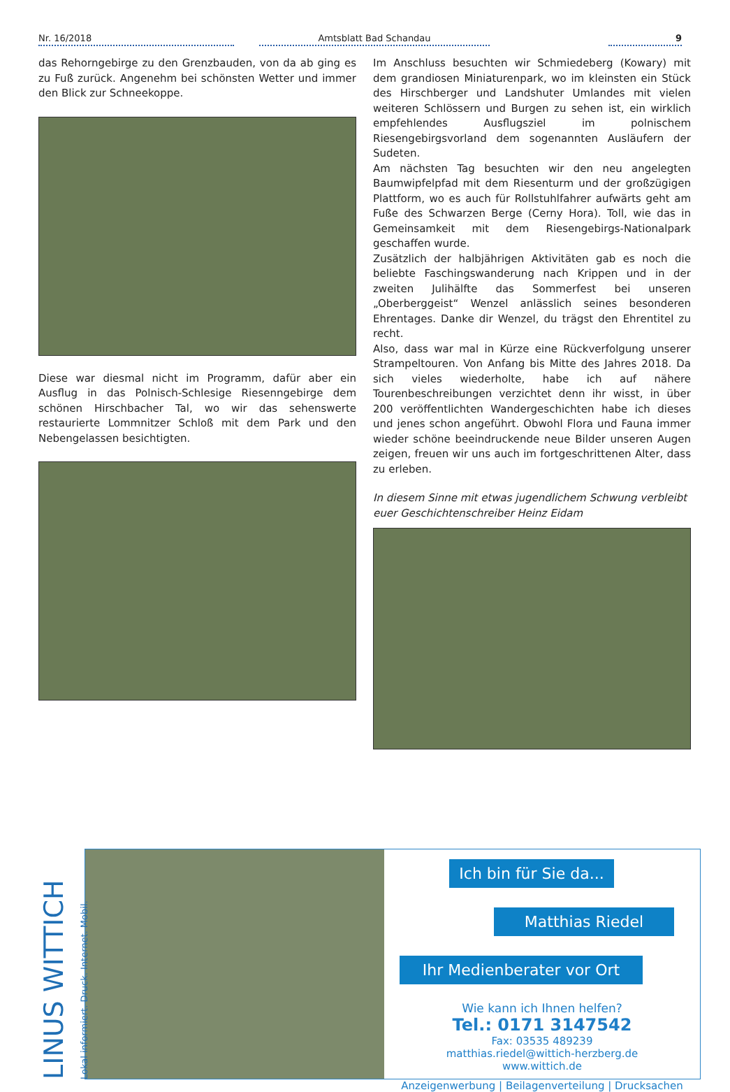Nr. 16/2018
Amtsblatt Bad Schandau
9
das Rehorngebirge zu den Grenzbauden, von da ab ging es zu Fuß zurück. Angenehm bei schönsten Wetter und immer den Blick zur Schneekoppe.
Diese war diesmal nicht im Programm, dafür aber ein Ausflug in das Polnisch-Schlesige Riesenngebirge dem schönen Hirschbacher Tal, wo wir das sehenswerte restaurierte Lommnitzer Schloß mit dem Park und den Nebengelassen besichtigten.
Im Anschluss besuchten wir Schmiedeberg (Kowary) mit dem grandiosen Miniaturenpark, wo im kleinsten ein Stück des Hirschberger und Landshuter Umlandes mit vielen weiteren Schlössern und Burgen zu sehen ist, ein wirklich empfehlendes Ausflugsziel im polnischem Riesengebirgsvorland dem sogenannten Ausläufern der Sudeten.
Am nächsten Tag besuchten wir den neu angelegten Baumwipfelpfad mit dem Riesenturm und der großzügigen Plattform, wo es auch für Rollstuhlfahrer aufwärts geht am Fuße des Schwarzen Berge (Cerny Hora). Toll, wie das in Gemeinsamkeit mit dem Riesengebirgs-Nationalpark geschaffen wurde.
Zusätzlich der halbjährigen Aktivitäten gab es noch die beliebte Faschingswanderung nach Krippen und in der zweiten Julihälfte das Sommerfest bei unseren „Oberberggeist“ Wenzel anlässlich seines besonderen Ehrentages. Danke dir Wenzel, du trägst den Ehrentitel zu recht.
Also, dass war mal in Kürze eine Rückverfolgung unserer Strampeltouren. Von Anfang bis Mitte des Jahres 2018. Da sich vieles wiederholte, habe ich auf nähere Tourenbeschreibungen verzichtet denn ihr wisst, in über 200 veröffentlichten Wandergeschichten habe ich dieses und jenes schon angeführt. Obwohl Flora und Fauna immer wieder schöne beeindruckende neue Bilder unseren Augen zeigen, freuen wir uns auch im fortgeschrittenen Alter, dass zu erleben.
In diesem Sinne mit etwas jugendlichem Schwung verbleibt
euer Geschichtenschreiber Heinz Eidam
LINUS WITTICH Lokal informiert. Druck. Internet. Mobil.
Ich bin für Sie da...
Matthias Riedel
Ihr Medienberater vor Ort
Wie kann ich Ihnen helfen?
Tel.: 0171 3147542
Fax: 03535 489239
matthias.riedel@wittich-herzberg.de
www.wittich.de
Anzeigenwerbung | Beilagenverteilung | Drucksachen